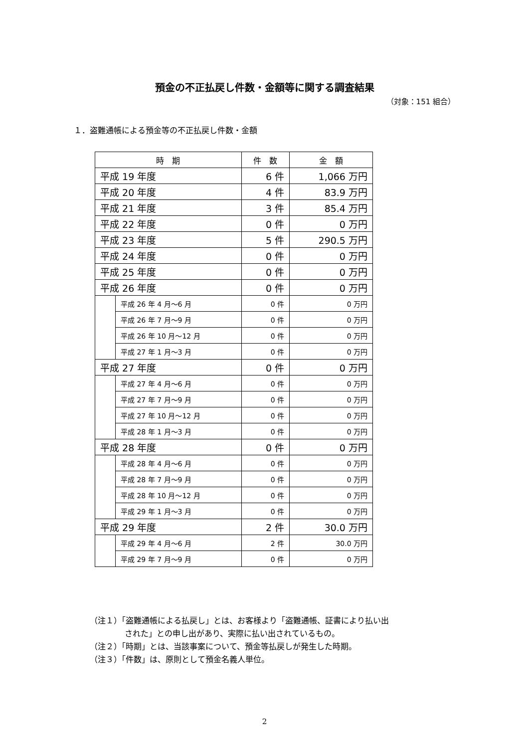預金の不正払戻し件数・金額等に関する調査結果
（対象：151 組合）
１．盗難通帳による預金等の不正払戻し件数・金額
| 時 期 | | 件 数 | 金 額 |
| --- | --- | --- | --- |
| 平成 19 年度 | | 6 件 | 1,066 万円 |
| 平成 20 年度 | | 4 件 | 83.9 万円 |
| 平成 21 年度 | | 3 件 | 85.4 万円 |
| 平成 22 年度 | | 0 件 | 0 万円 |
| 平成 23 年度 | | 5 件 | 290.5 万円 |
| 平成 24 年度 | | 0 件 | 0 万円 |
| 平成 25 年度 | | 0 件 | 0 万円 |
| 平成 26 年度 | | 0 件 | 0 万円 |
| | 平成 26 年 4 月～6 月 | 0 件 | 0 万円 |
| | 平成 26 年 7 月～9 月 | 0 件 | 0 万円 |
| | 平成 26 年 10 月～12 月 | 0 件 | 0 万円 |
| | 平成 27 年 1 月～3 月 | 0 件 | 0 万円 |
| 平成 27 年度 | | 0 件 | 0 万円 |
| | 平成 27 年 4 月～6 月 | 0 件 | 0 万円 |
| | 平成 27 年 7 月～9 月 | 0 件 | 0 万円 |
| | 平成 27 年 10 月～12 月 | 0 件 | 0 万円 |
| | 平成 28 年 1 月～3 月 | 0 件 | 0 万円 |
| 平成 28 年度 | | 0 件 | 0 万円 |
| | 平成 28 年 4 月～6 月 | 0 件 | 0 万円 |
| | 平成 28 年 7 月～9 月 | 0 件 | 0 万円 |
| | 平成 28 年 10 月～12 月 | 0 件 | 0 万円 |
| | 平成 29 年 1 月～3 月 | 0 件 | 0 万円 |
| 平成 29 年度 | | 2 件 | 30.0 万円 |
| | 平成 29 年 4 月～6 月 | 2 件 | 30.0 万円 |
| | 平成 29 年 7 月～9 月 | 0 件 | 0 万円 |
（注１）「盗難通帳による払戻し」とは、お客様より「盗難通帳、証書により払い出
された」との申し出があり、実際に払い出されているもの。
（注２）「時期」とは、当該事案について、預金等払戻しが発生した時期。
（注３）「件数」は、原則として預金名義人単位。
2